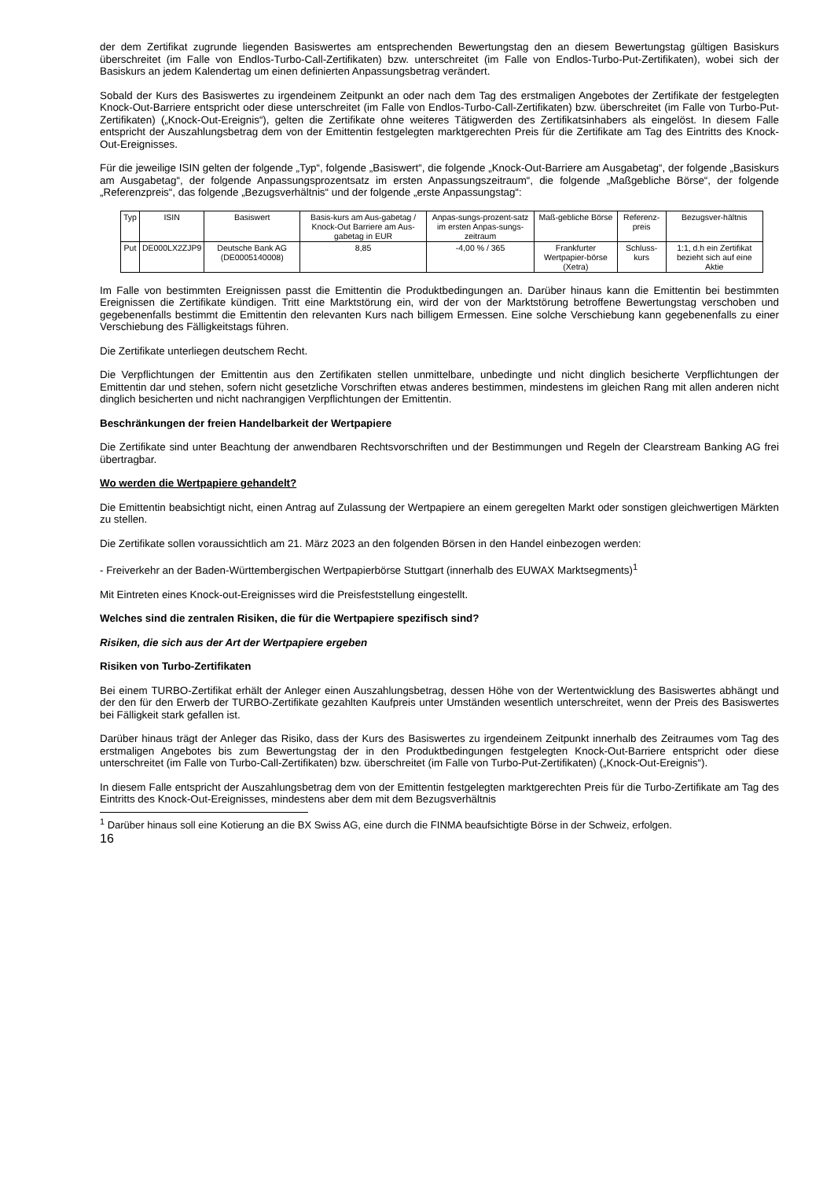der dem Zertifikat zugrunde liegenden Basiswertes am entsprechenden Bewertungstag den an diesem Bewertungstag gültigen Basiskurs überschreitet (im Falle von Endlos-Turbo-Call-Zertifikaten) bzw. unterschreitet (im Falle von Endlos-Turbo-Put-Zertifikaten), wobei sich der Basiskurs an jedem Kalendertag um einen definierten Anpassungsbetrag verändert.
Sobald der Kurs des Basiswertes zu irgendeinem Zeitpunkt an oder nach dem Tag des erstmaligen Angebotes der Zertifikate der festgelegten Knock-Out-Barriere entspricht oder diese unterschreitet (im Falle von Endlos-Turbo-Call-Zertifikaten) bzw. überschreitet (im Falle von Turbo-Put-Zertifikaten) („Knock-Out-Ereignis“), gelten die Zertifikate ohne weiteres Tätigwerden des Zertifikatsinhabers als eingelöst. In diesem Falle entspricht der Auszahlungsbetrag dem von der Emittentin festgelegten marktgerechten Preis für die Zertifikate am Tag des Eintritts des Knock-Out-Ereignisses.
Für die jeweilige ISIN gelten der folgende „Typ“, folgende „Basiswert“, die folgende „Knock-Out-Barriere am Ausgabetag“, der folgende „Basiskurs am Ausgabetag“, der folgende Anpassungsprozentsatz im ersten Anpassungszeitraum“, die folgende „Maßgebliche Börse“, der folgende „Referenzpreis“, das folgende „Bezugsverhältnis“ und der folgende „erste Anpassungstag“:
| Typ | ISIN | Basiswert | Basis-kurs am Aus-gabetag / Knock-Out Barriere am Aus-gabetag in EUR | Anpas-sungs-prozent-satz im ersten Anpas-sungs-zeitraum | Maß-gebliche Börse | Referenz-preis | Bezugsver-hältnis |
| Put | DE000LX2ZJP9 | Deutsche Bank AG (DE0005140008) | 8,85 | -4,00 % / 365 | Frankfurter Wertpapier-börse (Xetra) | Schluss-kurs | 1:1, d.h ein Zertifikat bezieht sich auf eine Aktie |
Im Falle von bestimmten Ereignissen passt die Emittentin die Produktbedingungen an. Darüber hinaus kann die Emittentin bei bestimmten Ereignissen die Zertifikate kündigen. Tritt eine Marktstörung ein, wird der von der Marktstörung betroffene Bewertungstag verschoben und gegebenenfalls bestimmt die Emittentin den relevanten Kurs nach billigem Ermessen. Eine solche Verschiebung kann gegebenenfalls zu einer Verschiebung des Fälligkeitstags führen.
Die Zertifikate unterliegen deutschem Recht.
Die Verpflichtungen der Emittentin aus den Zertifikaten stellen unmittelbare, unbedingte und nicht dinglich besicherte Verpflichtungen der Emittentin dar und stehen, sofern nicht gesetzliche Vorschriften etwas anderes bestimmen, mindestens im gleichen Rang mit allen anderen nicht dinglich besicherten und nicht nachrangigen Verpflichtungen der Emittentin.
Beschränkungen der freien Handelbarkeit der Wertpapiere
Die Zertifikate sind unter Beachtung der anwendbaren Rechtsvorschriften und der Bestimmungen und Regeln der Clearstream Banking AG frei übertragbar.
Wo werden die Wertpapiere gehandelt?
Die Emittentin beabsichtigt nicht, einen Antrag auf Zulassung der Wertpapiere an einem geregelten Markt oder sonstigen gleichwertigen Märkten zu stellen.
Die Zertifikate sollen voraussichtlich am 21. März 2023 an den folgenden Börsen in den Handel einbezogen werden:
- Freiverkehr an der Baden-Württembergischen Wertpapierbörse Stuttgart (innerhalb des EUWAX Marktsegments)<sup>1</sup>
Mit Eintreten eines Knock-out-Ereignisses wird die Preisfeststellung eingestellt.
Welches sind die zentralen Risiken, die für die Wertpapiere spezifisch sind?
Risiken, die sich aus der Art der Wertpapiere ergeben
Risiken von Turbo-Zertifikaten
Bei einem TURBO-Zertifikat erhält der Anleger einen Auszahlungsbetrag, dessen Höhe von der Wertentwicklung des Basiswertes abhängt und der den für den Erwerb der TURBO-Zertifikate gezahlten Kaufpreis unter Umständen wesentlich unterschreitet, wenn der Preis des Basiswertes bei Fälligkeit stark gefallen ist.
Darüber hinaus trägt der Anleger das Risiko, dass der Kurs des Basiswertes zu irgendeinem Zeitpunkt innerhalb des Zeitraumes vom Tag des erstmaligen Angebotes bis zum Bewertungstag der in den Produktbedingungen festgelegten Knock-Out-Barriere entspricht oder diese unterschreitet (im Falle von Turbo-Call-Zertifikaten) bzw. überschreitet (im Falle von Turbo-Put-Zertifikaten) („Knock-Out-Ereignis“).
In diesem Falle entspricht der Auszahlungsbetrag dem von der Emittentin festgelegten marktgerechten Preis für die Turbo-Zertifikate am Tag des Eintritts des Knock-Out-Ereignisses, mindestens aber dem mit dem Bezugsverhältnis
<sup>1</sup> Darüber hinaus soll eine Kotierung an die BX Swiss AG, eine durch die FINMA beaufsichtigte Börse in der Schweiz, erfolgen.
16